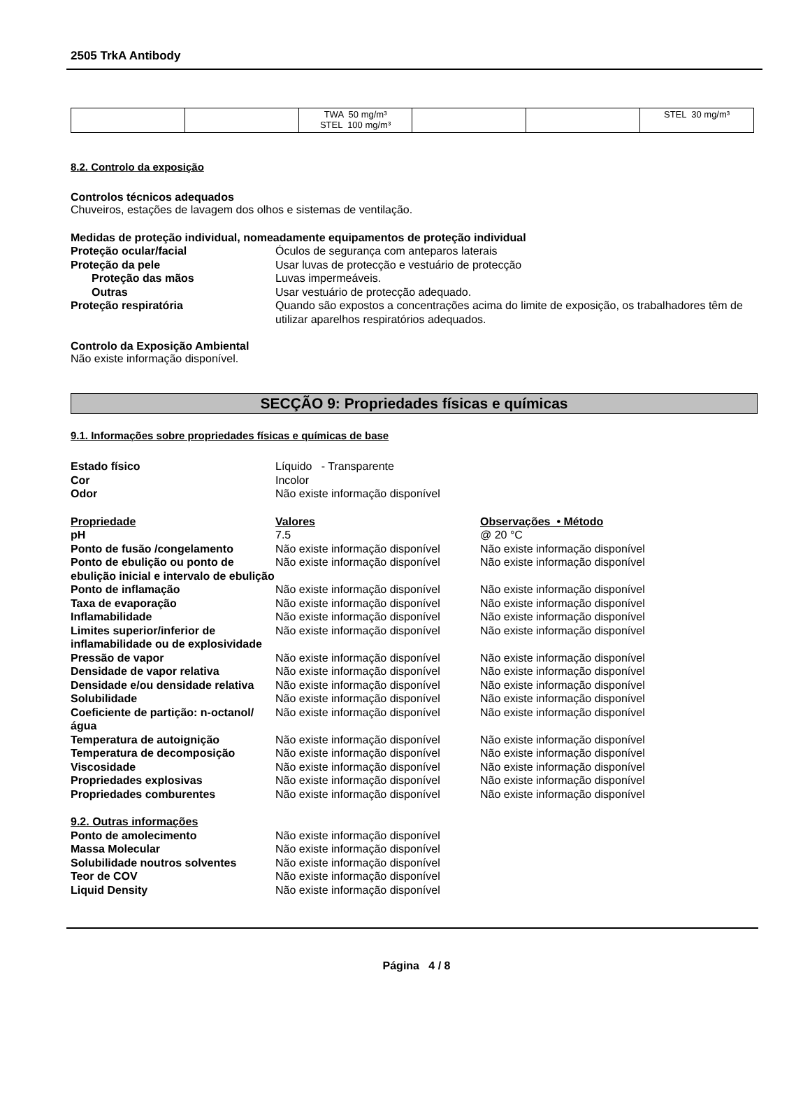2505 TrkA Antibody
| | | TWA 50 mg/m³ STEL 100 mg/m³ | | | STEL 30 mg/m³ |
8.2. Controlo da exposição
Controlos técnicos adequados
Chuveiros, estações de lavagem dos olhos e sistemas de ventilação.
Medidas de proteção individual, nomeadamente equipamentos de proteção individual
Proteção ocular/facial Óculos de segurança com anteparos laterais Proteção da pele Usar luvas de protecção e vestuário de protecção Proteção das mãos Luvas impermeáveis. Outras Usar vestuário de protecção adequado. Proteção respiratória Quando são expostos a concentrações acima do limite de exposição, os trabalhadores têm de utilizar aparelhos respiratórios adequados.
Controlo da Exposição Ambiental
Não existe informação disponível.
SECÇÃO 9: Propriedades físicas e químicas
9.1. Informações sobre propriedades físicas e químicas de base
Estado físico Líquido - Transparente Cor Incolor Odor Não existe informação disponível
Propriedade Valores Observações • Método pH 7.5 @ 20 °C Ponto de fusão /congelamento Não existe informação disponível Não existe informação disponível Ponto de ebulição ou ponto de ebulição inicial e intervalo de ebulição Não existe informação disponível Não existe informação disponível Ponto de inflamação Não existe informação disponível Não existe informação disponível Taxa de evaporação Não existe informação disponível Não existe informação disponível Inflamabilidade Não existe informação disponível Não existe informação disponível Limites superior/inferior de inflamabilidade ou de explosividade Não existe informação disponível Não existe informação disponível Pressão de vapor Não existe informação disponível Não existe informação disponível Densidade de vapor relativa Não existe informação disponível Não existe informação disponível Densidade e/ou densidade relativa Não existe informação disponível Não existe informação disponível Solubilidade Não existe informação disponível Não existe informação disponível Coeficiente de partição: n-octanol/água Não existe informação disponível Não existe informação disponível Temperatura de autoignição Não existe informação disponível Não existe informação disponível Temperatura de decomposição Não existe informação disponível Não existe informação disponível Viscosidade Não existe informação disponível Não existe informação disponível Propriedades explosivas Não existe informação disponível Não existe informação disponível Propriedades comburentes Não existe informação disponível Não existe informação disponível
9.2. Outras informações Ponto de amolecimento Não existe informação disponível Massa Molecular Não existe informação disponível Solubilidade noutros solventes Não existe informação disponível Teor de COV Não existe informação disponível Liquid Density Não existe informação disponível
Página 4 / 8